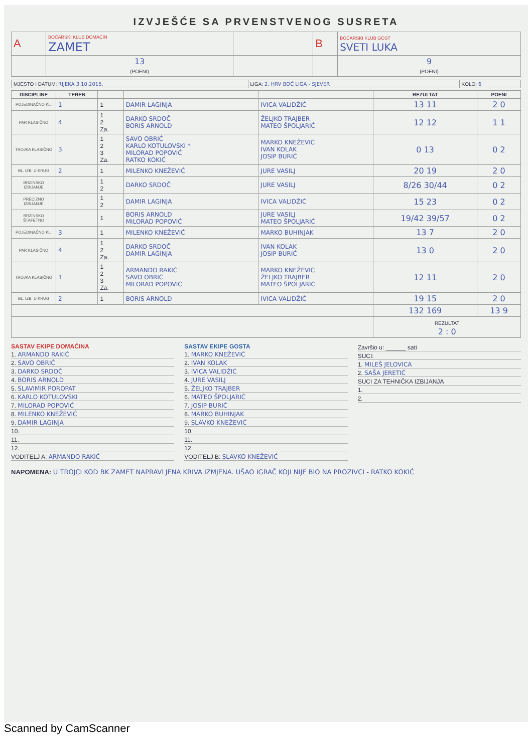IZVJEŠĆE SA PRVENSTVENOG SUSRETA
| A | BOĆARSKI KLUB DOMAĆIN ZAMET | | B | BOĆARSKI KLUB GOST SVETI LUKA |
| | 13 (POENI) | | | 9 (POENI) |
| MJESTO I DATUM: RIJEKA 3.10.2015. | LIGA: 2. HRV BOĆ LIGA - SJEVER | KOLO: 6 |
| DISCIPLINE | TEREN | | | | REZULTAT | POENI |
| --- | --- | --- | --- | --- | --- | --- |
| POJEDINAČNO KL. | 1 | 1 | DAMIR LAGINJA | IVICA VALIDŽIĆ | 13 11 | 2 0 |
| PAR KLASIČNO | 4 | 1 2 Za. | DARKO SRDOČ BORIS ARNOLD | ŽELJKO TRAJBER MATEO ŠPOLJARIĆ | 12 12 | 1 1 |
| TROJKA KLASIČNO | 3 | 1 2 3 Za. | SAVO OBRIĆ KARLO KOTULOVSKI * MILORAD POPOVIĆ RATKO KOKIĆ | MARKO KNEŽEVIĆ IVAN KOLAK JOSIP BURIĆ | 0 13 | 0 2 |
| BL. IZB. U KRUG | 2 | 1 | MILENKO KNEŽEVIĆ | JURE VASILJ | 20 19 | 2 0 |
| BRZINSKO IZBIJANJE | | 1 2 | DARKO SRDOČ | JURE VASILJ | 8/26 30/44 | 0 2 |
| PRECIZNO IZBIJANJE | | 1 2 | DAMIR LAGINJA | IVICA VALIDŽIĆ | 15 23 | 0 2 |
| BRZINSKO ŠTAFETNO | | 1 | BORIS ARNOLD MILORAD POPOVIĆ | JURE VASILJ MATEO ŠPOLJARIĆ | 19/42 39/57 | 0 2 |
| POJEDINAČNO KL. | 3 | 1 | MILENKO KNEŽEVIĆ | MARKO BUHINJAK | 13 7 | 2 0 |
| PAR KLASIČNO | 4 | 1 2 Za. | DARKO SRDOČ DAMIR LAGINJA | IVAN KOLAK JOSIP BURIĆ | 13 0 | 2 0 |
| TROJKA KLASIČNO | 1 | 1 2 3 Za. | ARMANDO RAKIĆ SAVO OBRIĆ MILORAD POPOVIĆ | MARKO KNEŽEVIĆ ŽELJKO TRAJBER MATEO ŠPOLJARIĆ | 12 11 | 2 0 |
| BL. IZB. U KRUG | 2 | 1 | BORIS ARNOLD | IVICA VALIDŽIĆ | 19 15 | 2 0 |
| | | | | | 132 169 | 13 9 |
| | | | | | REZULTAT 2 : 0 | |
SASTAV EKIPE DOMAĆINA
1. ARMANDO RAKIĆ
2. SAVO OBRIĆ
3. DARKO SRDOČ
4. BORIS ARNOLD
5. SLAVIMIR POROPAT
6. KARLO KOTULOVSKI
7. MILORAD POPOVIĆ
8. MILENKO KNEŽEVIĆ
9. DAMIR LAGINJA
10.
11.
12.
VODITELJ A: ARMANDO RAKIĆ
SASTAV EKIPE GOSTA
1. MARKO KNEŽEVIĆ
2. IVAN KOLAK
3. IVICA VALIDŽIĆ
4. JURE VASILJ
5. ŽELJKO TRAJBER
6. MATEO ŠPOLJARIĆ
7. JOSIP BURIĆ
8. MARKO BUHINJAK
9. SLAVKO KNEŽEVIĆ
10.
11.
12.
VODITELJ B: SLAVKO KNEŽEVIĆ
Završio u: ______ sati
SUCI:
1. MILEŠ JELOVICA
2. SAŠA JERETIĆ
SUCI ZA TEHNIČKA IZBIJANJA
1.
2.
NAPOMENA: U TROJCI KOD BK ZAMET NAPRAVLJENA KRIVA IZMJENA. UŠAO IGRAČ KOJI NIJE BIO NA PROZIVCI - RATKO KOKIĆ
Scanned by CamScanner